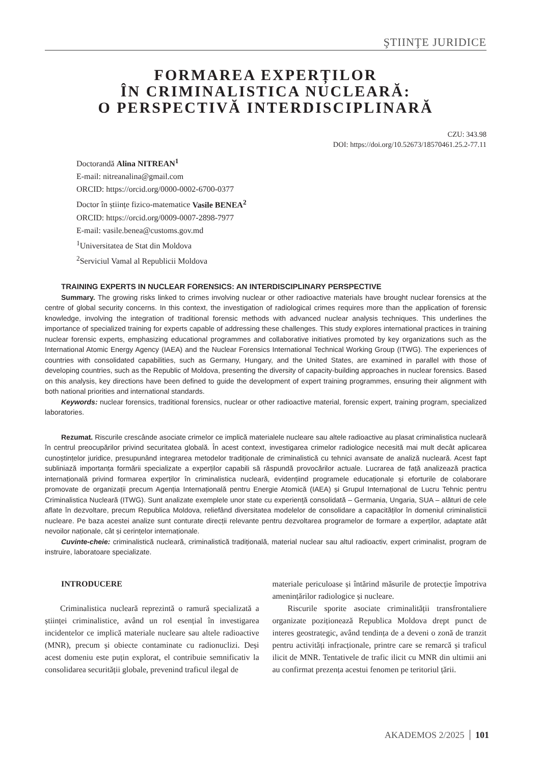ŞTIINŢE JURIDICE
FORMAREA EXPERȚILOR
ÎN CRIMINALISTICA NUCLEARĂ:
O PERSPECTIVĂ INTERDISCIPLINARĂ
CZU: 343.98
DOI: https://doi.org/10.52673/18570461.25.2-77.11
Doctorandă Alina NITREAN<sup>1</sup>
E-mail: nitreanalina@gmail.com
ORCID: https://orcid.org/0000-0002-6700-0377
Doctor în științe fizico-matematice Vasile BENEA<sup>2</sup>
ORCID: https://orcid.org/0009-0007-2898-7977
E-mail: vasile.benea@customs.gov.md
<sup>1</sup> Universitatea de Stat din Moldova
<sup>2</sup> Serviciul Vamal al Republicii Moldova
TRAINING EXPERTS IN NUCLEAR FORENSICS: AN INTERDISCIPLINARY PERSPECTIVE
Summary. The growing risks linked to crimes involving nuclear or other radioactive materials have brought nuclear forensics at the centre of global security concerns. In this context, the investigation of radiological crimes requires more than the application of forensic knowledge, involving the integration of traditional forensic methods with advanced nuclear analysis techniques. This underlines the importance of specialized training for experts capable of addressing these challenges. This study explores international practices in training nuclear forensic experts, emphasizing educational programmes and collaborative initiatives promoted by key organizations such as the International Atomic Energy Agency (IAEA) and the Nuclear Forensics International Technical Working Group (ITWG). The experiences of countries with consolidated capabilities, such as Germany, Hungary, and the United States, are examined in parallel with those of developing countries, such as the Republic of Moldova, presenting the diversity of capacity-building approaches in nuclear forensics. Based on this analysis, key directions have been defined to guide the development of expert training programmes, ensuring their alignment with both national priorities and international standards.
Keywords: nuclear forensics, traditional forensics, nuclear or other radioactive material, forensic expert, training program, specialized laboratories.
Rezumat. Riscurile crescânde asociate crimelor ce implică materialele nucleare sau altele radioactive au plasat criminalistica nucleară în centrul preocupărilor privind securitatea globală. În acest context, investigarea crimelor radiologice necesită mai mult decât aplicarea cunoștințelor juridice, presupunând integrarea metodelor tradiționale de criminalistică cu tehnici avansate de analiză nucleară. Acest fapt subliniază importanța formării specializate a experților capabili să răspundă provocărilor actuale. Lucrarea de față analizează practica internațională privind formarea experților în criminalistica nucleară, evidențiind programele educaționale și eforturile de colaborare promovate de organizații precum Agenția Internațională pentru Energie Atomică (IAEA) și Grupul Internațional de Lucru Tehnic pentru Criminalistica Nucleară (ITWG). Sunt analizate exemplele unor state cu experiență consolidată – Germania, Ungaria, SUA – alături de cele aflate în dezvoltare, precum Republica Moldova, reliefând diversitatea modelelor de consolidare a capacităților în domeniul criminalisticii nucleare. Pe baza acestei analize sunt conturate direcții relevante pentru dezvoltarea programelor de formare a experților, adaptate atât nevoilor naționale, cât și cerințelor internaționale.
Cuvinte-cheie: criminalistică nucleară, criminalistică tradițională, material nuclear sau altul radioactiv, expert criminalist, program de instruire, laboratoare specializate.
INTRODUCERE
Criminalistica nucleară reprezintă o ramură specializată a științei criminalistice, având un rol esențial în investigarea incidentelor ce implică materiale nucleare sau altele radioactive (MNR), precum și obiecte contaminate cu radionuclizi. Deși acest domeniu este puțin explorat, el contribuie semnificativ la consolidarea securității globale, prevenind traficul ilegal de
materiale periculoase și întărind măsurile de protecție împotriva amenințărilor radiologice și nucleare.
Riscurile sporite asociate criminalității transfrontaliere organizate poziționează Republica Moldova drept punct de interes geostrategic, având tendința de a deveni o zonă de tranzit pentru activități infracționale, printre care se remarcă și traficul ilicit de MNR. Tentativele de trafic ilicit cu MNR din ultimii ani au confirmat prezența acestui fenomen pe teritoriul țării.
AKADEMOS 2/2025 101